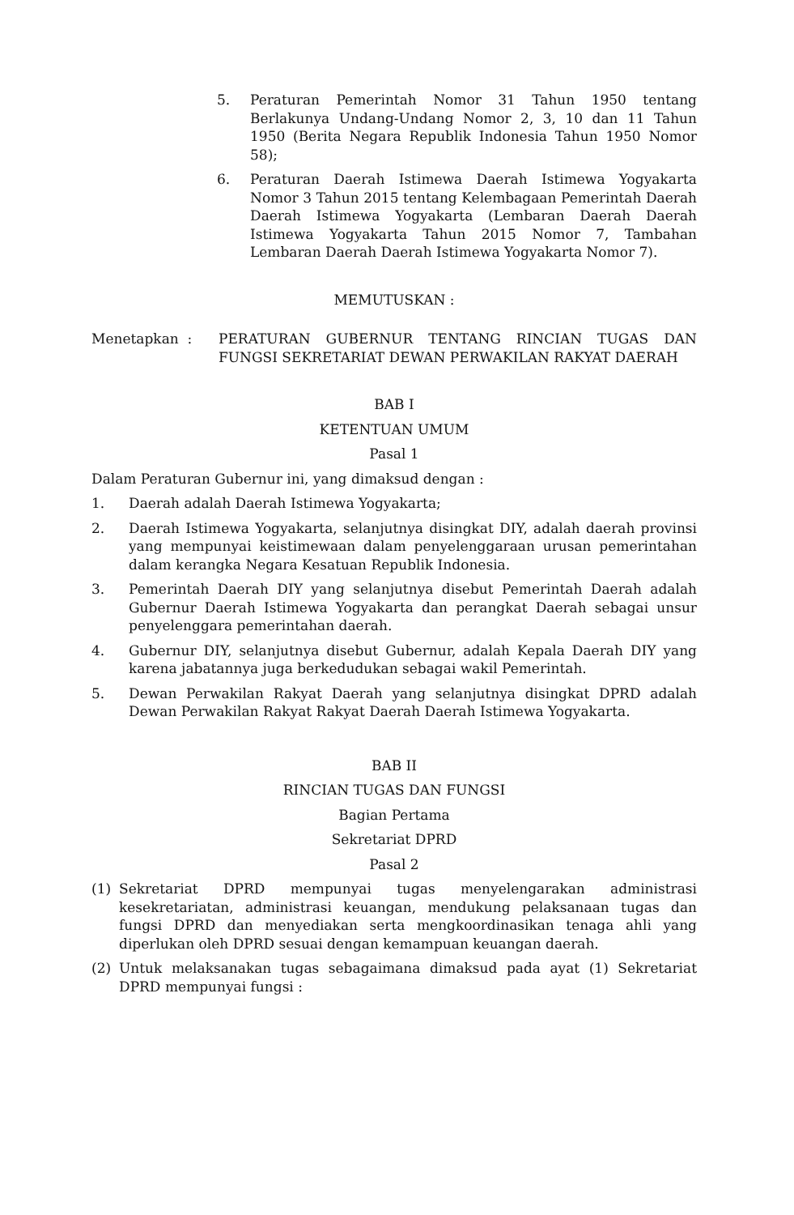5. Peraturan Pemerintah Nomor 31 Tahun 1950 tentang Berlakunya Undang-Undang Nomor 2, 3, 10 dan 11 Tahun 1950 (Berita Negara Republik Indonesia Tahun 1950 Nomor 58);
6. Peraturan Daerah Istimewa Daerah Istimewa Yogyakarta Nomor 3 Tahun 2015 tentang Kelembagaan Pemerintah Daerah Daerah Istimewa Yogyakarta (Lembaran Daerah Daerah Istimewa Yogyakarta Tahun 2015 Nomor 7, Tambahan Lembaran Daerah Daerah Istimewa Yogyakarta Nomor 7).
MEMUTUSKAN :
Menetapkan : PERATURAN GUBERNUR TENTANG RINCIAN TUGAS DAN FUNGSI SEKRETARIAT DEWAN PERWAKILAN RAKYAT DAERAH
BAB I
KETENTUAN UMUM
Pasal 1
Dalam Peraturan Gubernur ini, yang dimaksud dengan :
1. Daerah adalah Daerah Istimewa Yogyakarta;
2. Daerah Istimewa Yogyakarta, selanjutnya disingkat DIY, adalah daerah provinsi yang mempunyai keistimewaan dalam penyelenggaraan urusan pemerintahan dalam kerangka Negara Kesatuan Republik Indonesia.
3. Pemerintah Daerah DIY yang selanjutnya disebut Pemerintah Daerah adalah Gubernur Daerah Istimewa Yogyakarta dan perangkat Daerah sebagai unsur penyelenggara pemerintahan daerah.
4. Gubernur DIY, selanjutnya disebut Gubernur, adalah Kepala Daerah DIY yang karena jabatannya juga berkedudukan sebagai wakil Pemerintah.
5. Dewan Perwakilan Rakyat Daerah yang selanjutnya disingkat DPRD adalah Dewan Perwakilan Rakyat Rakyat Daerah Daerah Istimewa Yogyakarta.
BAB II
RINCIAN TUGAS DAN FUNGSI
Bagian Pertama
Sekretariat DPRD
Pasal 2
(1) Sekretariat DPRD mempunyai tugas menyelengarakan administrasi kesekretariatan, administrasi keuangan, mendukung pelaksanaan tugas dan fungsi DPRD dan menyediakan serta mengkoordinasikan tenaga ahli yang diperlukan oleh DPRD sesuai dengan kemampuan keuangan daerah.
(2) Untuk melaksanakan tugas sebagaimana dimaksud pada ayat (1) Sekretariat DPRD mempunyai fungsi :